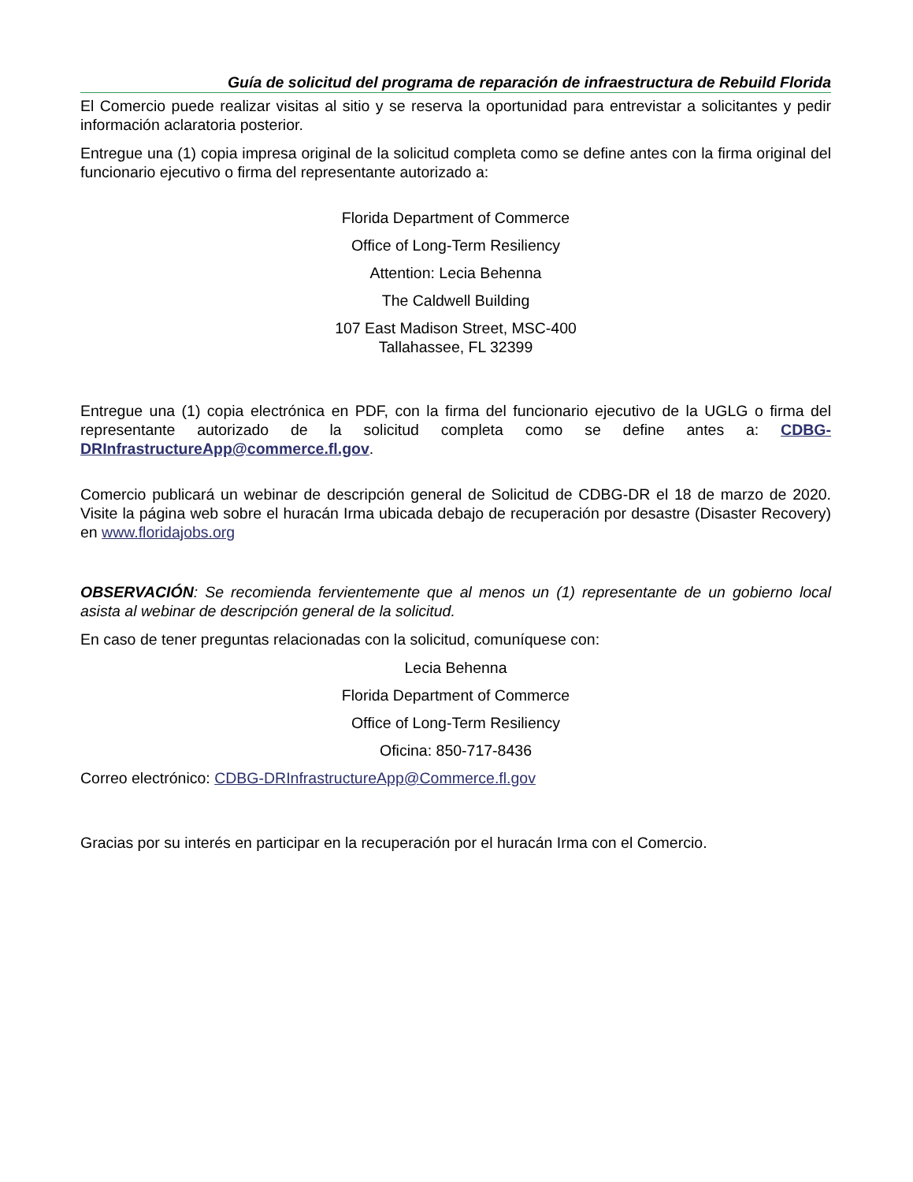Guía de solicitud del programa de reparación de infraestructura de Rebuild Florida
El Comercio puede realizar visitas al sitio y se reserva la oportunidad para entrevistar a solicitantes y pedir información aclaratoria posterior.
Entregue una (1) copia impresa original de la solicitud completa como se define antes con la firma original del funcionario ejecutivo o firma del representante autorizado a:
Florida Department of Commerce
Office of Long-Term Resiliency
Attention: Lecia Behenna
The Caldwell Building
107 East Madison Street, MSC-400
Tallahassee, FL 32399
Entregue una (1) copia electrónica en PDF, con la firma del funcionario ejecutivo de la UGLG o firma del representante autorizado de la solicitud completa como se define antes a: CDBG-DRInfrastructureApp@commerce.fl.gov.
Comercio publicará un webinar de descripción general de Solicitud de CDBG-DR el 18 de marzo de 2020. Visite la página web sobre el huracán Irma ubicada debajo de recuperación por desastre (Disaster Recovery) en www.floridajobs.org
OBSERVACIÓN: Se recomienda fervientemente que al menos un (1) representante de un gobierno local asista al webinar de descripción general de la solicitud.
En caso de tener preguntas relacionadas con la solicitud, comuníquese con:
Lecia Behenna
Florida Department of Commerce
Office of Long-Term Resiliency
Oficina: 850-717-8436
Correo electrónico: CDBG-DRInfrastructureApp@Commerce.fl.gov
Gracias por su interés en participar en la recuperación por el huracán Irma con el Comercio.